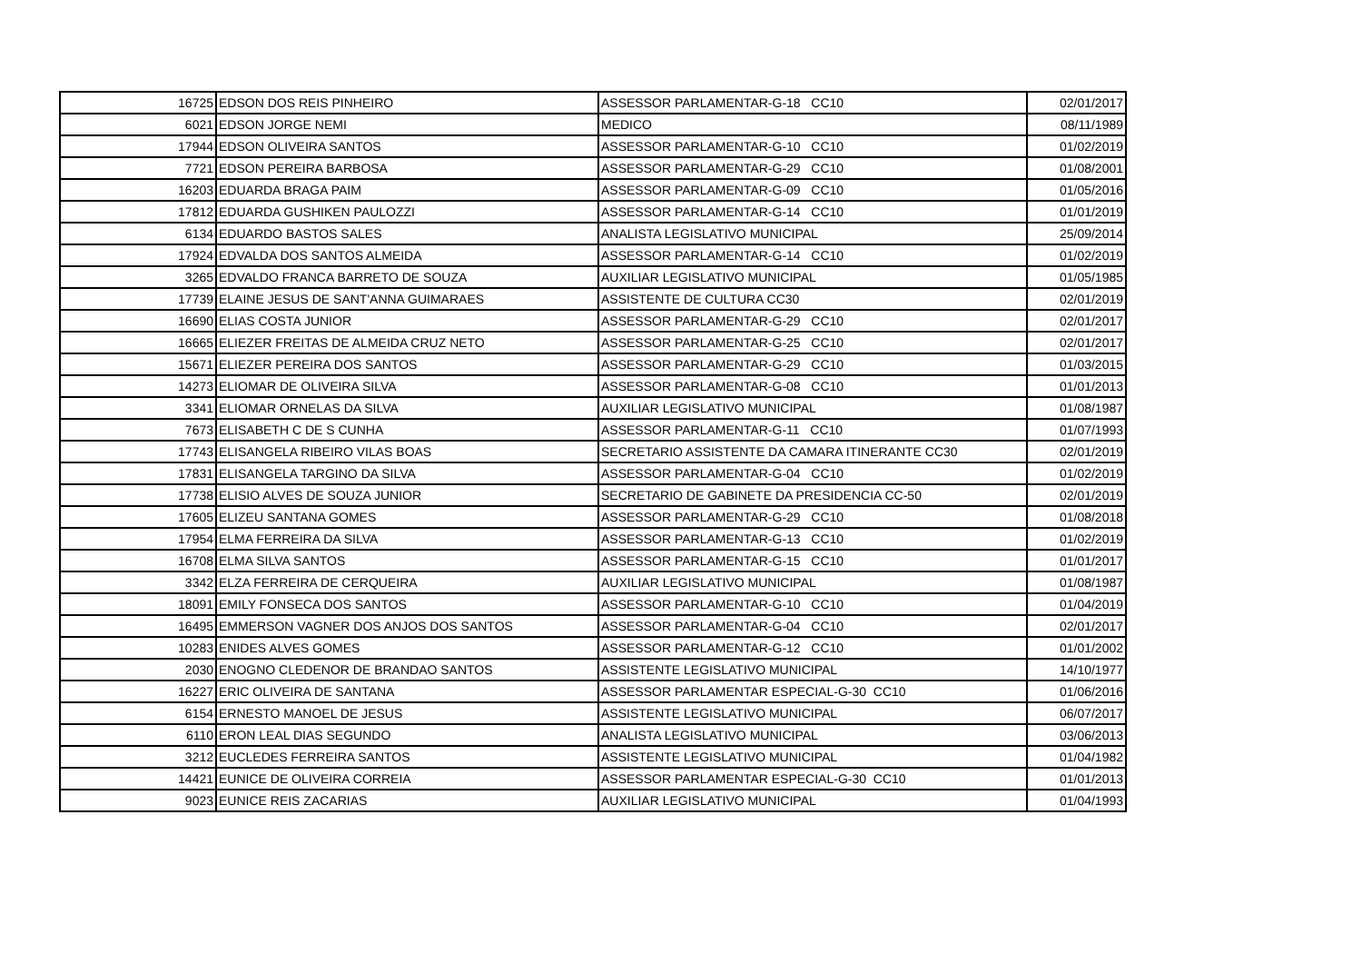| 16725 | EDSON DOS REIS PINHEIRO | ASSESSOR PARLAMENTAR-G-18 CC10 | 02/01/2017 |
| 6021 | EDSON JORGE NEMI | MEDICO | 08/11/1989 |
| 17944 | EDSON OLIVEIRA SANTOS | ASSESSOR PARLAMENTAR-G-10 CC10 | 01/02/2019 |
| 7721 | EDSON PEREIRA BARBOSA | ASSESSOR PARLAMENTAR-G-29 CC10 | 01/08/2001 |
| 16203 | EDUARDA BRAGA PAIM | ASSESSOR PARLAMENTAR-G-09 CC10 | 01/05/2016 |
| 17812 | EDUARDA GUSHIKEN PAULOZZI | ASSESSOR PARLAMENTAR-G-14 CC10 | 01/01/2019 |
| 6134 | EDUARDO BASTOS SALES | ANALISTA LEGISLATIVO MUNICIPAL | 25/09/2014 |
| 17924 | EDVALDA DOS SANTOS ALMEIDA | ASSESSOR PARLAMENTAR-G-14 CC10 | 01/02/2019 |
| 3265 | EDVALDO FRANCA BARRETO DE SOUZA | AUXILIAR LEGISLATIVO MUNICIPAL | 01/05/1985 |
| 17739 | ELAINE JESUS DE SANT'ANNA GUIMARAES | ASSISTENTE DE CULTURA CC30 | 02/01/2019 |
| 16690 | ELIAS COSTA JUNIOR | ASSESSOR PARLAMENTAR-G-29 CC10 | 02/01/2017 |
| 16665 | ELIEZER FREITAS DE ALMEIDA CRUZ NETO | ASSESSOR PARLAMENTAR-G-25 CC10 | 02/01/2017 |
| 15671 | ELIEZER PEREIRA DOS SANTOS | ASSESSOR PARLAMENTAR-G-29 CC10 | 01/03/2015 |
| 14273 | ELIOMAR DE OLIVEIRA SILVA | ASSESSOR PARLAMENTAR-G-08 CC10 | 01/01/2013 |
| 3341 | ELIOMAR ORNELAS DA SILVA | AUXILIAR LEGISLATIVO MUNICIPAL | 01/08/1987 |
| 7673 | ELISABETH C DE S CUNHA | ASSESSOR PARLAMENTAR-G-11 CC10 | 01/07/1993 |
| 17743 | ELISANGELA RIBEIRO VILAS BOAS | SECRETARIO ASSISTENTE DA CAMARA ITINERANTE CC30 | 02/01/2019 |
| 17831 | ELISANGELA TARGINO DA SILVA | ASSESSOR PARLAMENTAR-G-04 CC10 | 01/02/2019 |
| 17738 | ELISIO ALVES DE SOUZA JUNIOR | SECRETARIO DE GABINETE DA PRESIDENCIA CC-50 | 02/01/2019 |
| 17605 | ELIZEU SANTANA GOMES | ASSESSOR PARLAMENTAR-G-29 CC10 | 01/08/2018 |
| 17954 | ELMA FERREIRA DA SILVA | ASSESSOR PARLAMENTAR-G-13 CC10 | 01/02/2019 |
| 16708 | ELMA SILVA SANTOS | ASSESSOR PARLAMENTAR-G-15 CC10 | 01/01/2017 |
| 3342 | ELZA FERREIRA DE CERQUEIRA | AUXILIAR LEGISLATIVO MUNICIPAL | 01/08/1987 |
| 18091 | EMILY FONSECA DOS SANTOS | ASSESSOR PARLAMENTAR-G-10 CC10 | 01/04/2019 |
| 16495 | EMMERSON VAGNER DOS ANJOS DOS SANTOS | ASSESSOR PARLAMENTAR-G-04 CC10 | 02/01/2017 |
| 10283 | ENIDES ALVES GOMES | ASSESSOR PARLAMENTAR-G-12 CC10 | 01/01/2002 |
| 2030 | ENOGNO CLEDENOR DE BRANDAO SANTOS | ASSISTENTE LEGISLATIVO MUNICIPAL | 14/10/1977 |
| 16227 | ERIC OLIVEIRA DE SANTANA | ASSESSOR PARLAMENTAR ESPECIAL-G-30 CC10 | 01/06/2016 |
| 6154 | ERNESTO MANOEL DE JESUS | ASSISTENTE LEGISLATIVO MUNICIPAL | 06/07/2017 |
| 6110 | ERON LEAL DIAS SEGUNDO | ANALISTA LEGISLATIVO MUNICIPAL | 03/06/2013 |
| 3212 | EUCLEDES FERREIRA SANTOS | ASSISTENTE LEGISLATIVO MUNICIPAL | 01/04/1982 |
| 14421 | EUNICE DE OLIVEIRA CORREIA | ASSESSOR PARLAMENTAR ESPECIAL-G-30 CC10 | 01/01/2013 |
| 9023 | EUNICE REIS ZACARIAS | AUXILIAR LEGISLATIVO MUNICIPAL | 01/04/1993 |